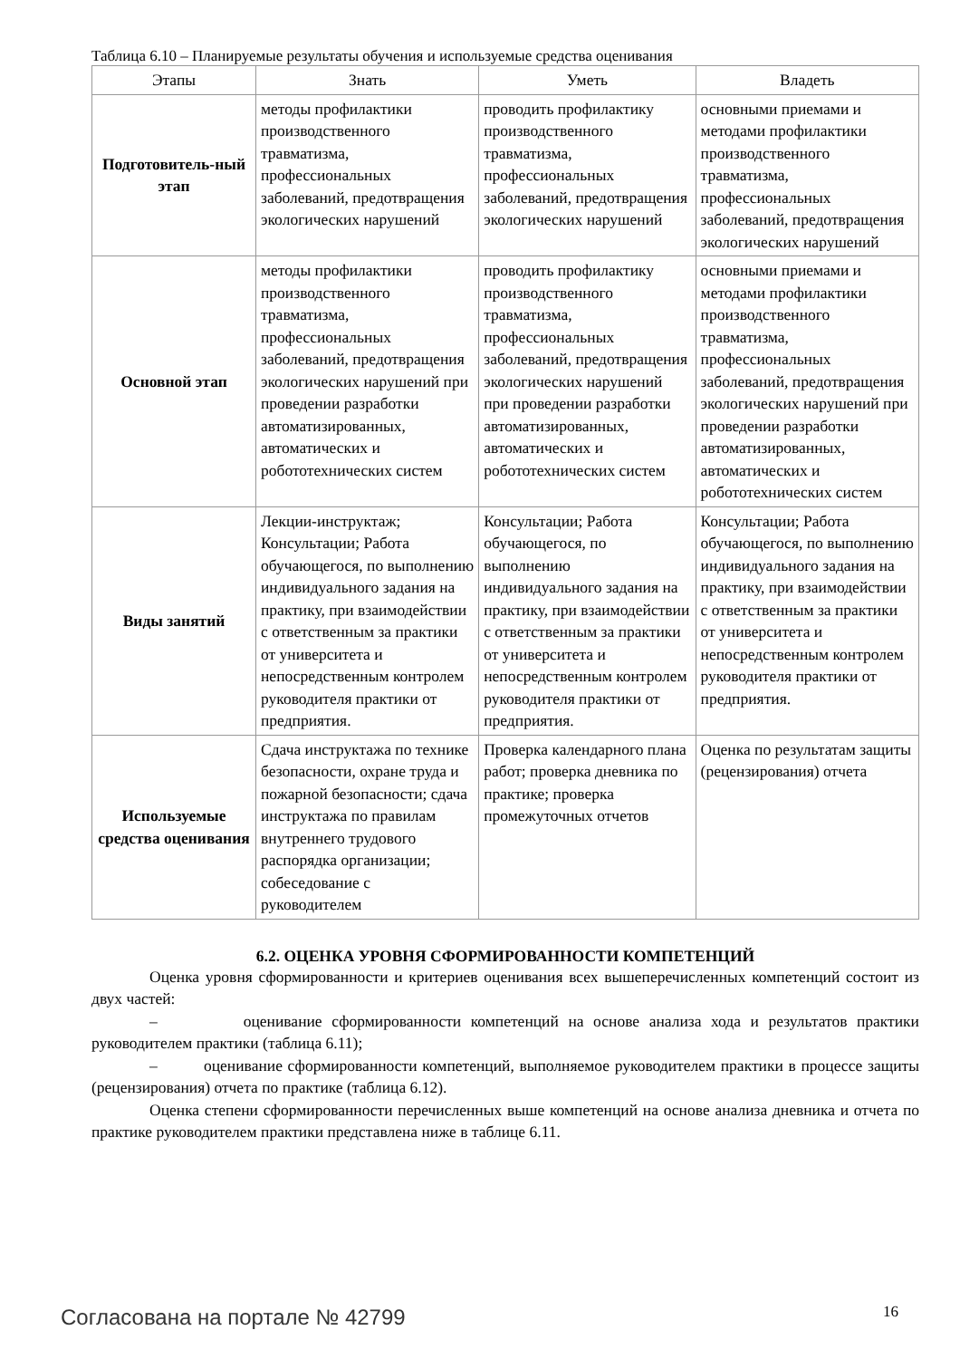Таблица 6.10 – Планируемые результаты обучения и используемые средства оценивания
| Этапы | Знать | Уметь | Владеть |
| --- | --- | --- | --- |
| Подготовитель-ный этап | методы профилактики производственного травматизма, профессиональных заболеваний, предотвращения экологических нарушений | проводить профилактику производственного травматизма, профессиональных заболеваний, предотвращения экологических нарушений | основными приемами и методами профилактики производственного травматизма, профессиональных заболеваний, предотвращения экологических нарушений |
| Основной этап | методы профилактики производственного травматизма, профессиональных заболеваний, предотвращения экологических нарушений при проведении разработки автоматизированных, автоматических и робототехнических систем | проводить профилактику производственного травматизма, профессиональных заболеваний, предотвращения экологических нарушений при проведении разработки автоматизированных, автоматических и робототехнических систем | основными приемами и методами профилактики производственного травматизма, профессиональных заболеваний, предотвращения экологических нарушений при проведении разработки автоматизированных, автоматических и робототехнических систем |
| Виды занятий | Лекции-инструктаж; Консультации; Работа обучающегося, по выполнению индивидуального задания на практику, при взаимодействии с ответственным за практики от университета и непосредственным контролем руководителя практики от предприятия. | Консультации; Работа обучающегося, по выполнению индивидуального задания на практику, при взаимодействии с ответственным за практики от университета и непосредственным контролем руководителя практики от предприятия. | Консультации; Работа обучающегося, по выполнению индивидуального задания на практику, при взаимодействии с ответственным за практики от университета и непосредственным контролем руководителя практики от предприятия. |
| Используемые средства оценивания | Сдача инструктажа по технике безопасности, охране труда и пожарной безопасности; сдача инструктажа по правилам внутреннего трудового распорядка организации; собеседование с руководителем | Проверка календарного плана работ; проверка дневника по практике; проверка промежуточных отчетов | Оценка по результатам защиты (рецензирования) отчета |
6.2. ОЦЕНКА УРОВНЯ СФОРМИРОВАННОСТИ КОМПЕТЕНЦИЙ
Оценка уровня сформированности и критериев оценивания всех вышеперечисленных компетенций состоит из двух частей:
– оценивание сформированности компетенций на основе анализа хода и результатов практики руководителем практики (таблица 6.11);
– оценивание сформированности компетенций, выполняемое руководителем практики в процессе защиты (рецензирования) отчета по практике (таблица 6.12).
Оценка степени сформированности перечисленных выше компетенций на основе анализа дневника и отчета по практике руководителем практики представлена ниже в таблице 6.11.
Согласована на портале № 42799 16